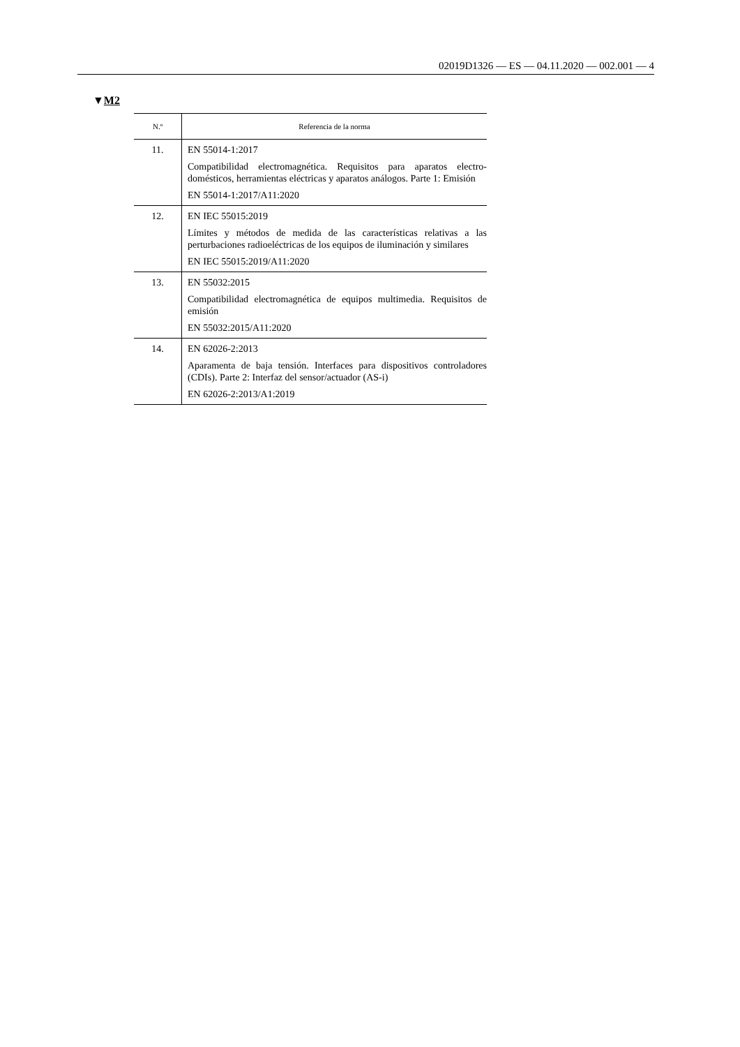02019D1326 — ES — 04.11.2020 — 002.001 — 4
▼M2
| N.º | Referencia de la norma |
| --- | --- |
| 11. | EN 55014-1:2017 Compatibilidad electromagnética. Requisitos para aparatos electro­domésticos, herramientas eléctricas y aparatos análogos. Parte 1: Emisión EN 55014-1:2017/A11:2020 |
| 12. | EN IEC 55015:2019 Límites y métodos de medida de las características relativas a las perturbaciones radioeléctricas de los equipos de iluminación y si­milares EN IEC 55015:2019/A11:2020 |
| 13. | EN 55032:2015 Compatibilidad electromagnética de equipos multimedia. Requisitos de emisión EN 55032:2015/A11:2020 |
| 14. | EN 62026-2:2013 Aparamenta de baja tensión. Interfaces para dispositivos controla­dores (CDIs). Parte 2: Interfaz del sensor/actuador (AS-i) EN 62026-2:2013/A1:2019 |